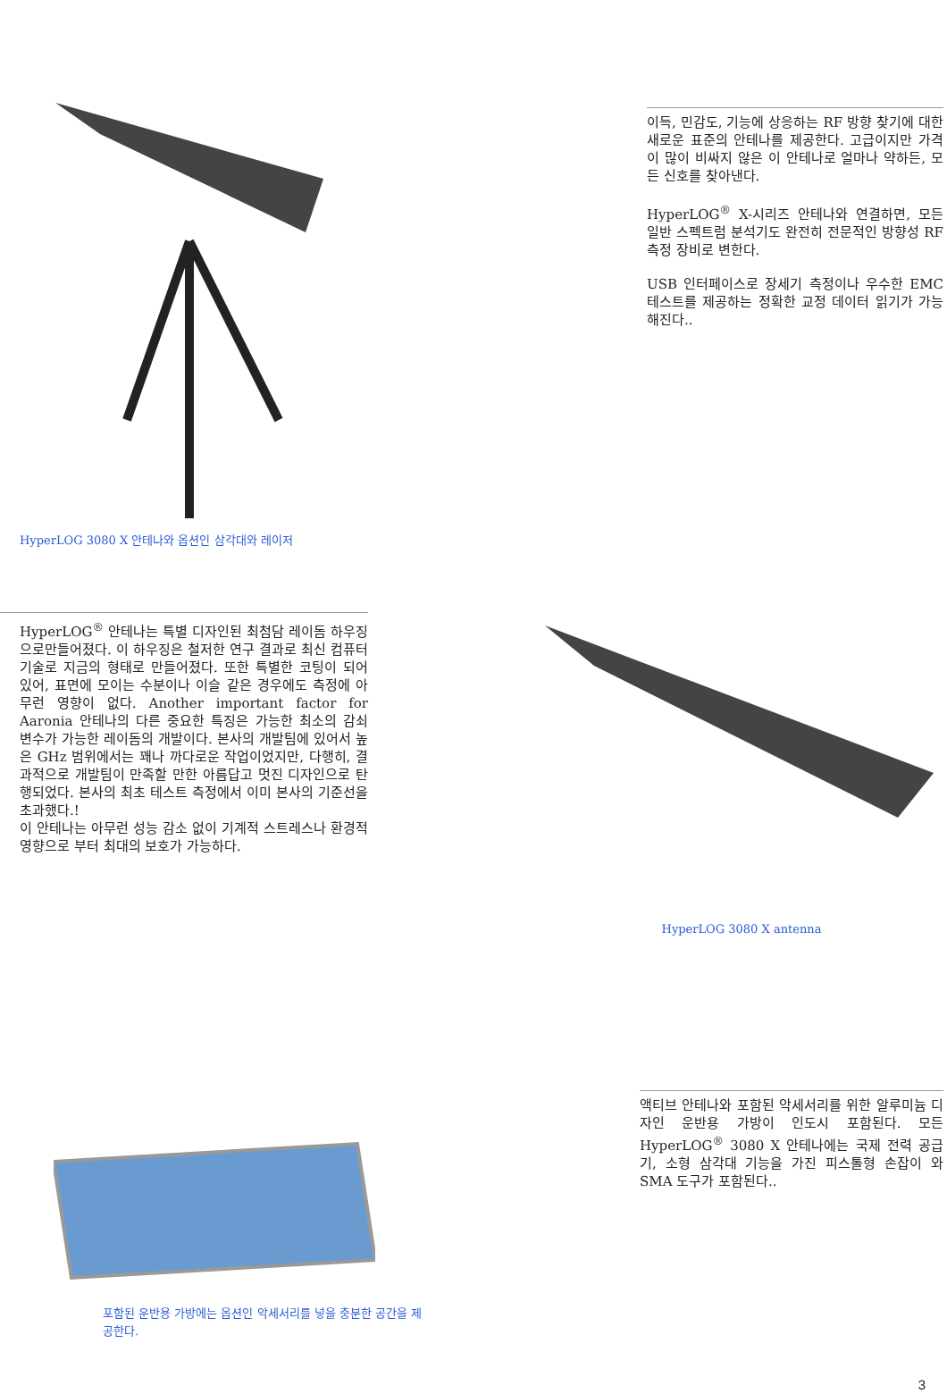HyperLOG 3080 X 안테나와 옵션인 삼각대와 레이저
이득, 민감도, 기능에 상응하는 RF 방향 찾기에 대한 새로운 표준의 안테나를 제공한다. 고급이지만 가격이 많이 비싸지 않은 이 안테나로 얼마나 약하든, 모든 신호를 찾아낸다.
HyperLOG<sup>®</sup> X-시리즈 안테나와 연결하면, 모든 일반 스펙트럼 분석기도 완전히 전문적인 방향성 RF 측정 장비로 변한다.
USB 인터페이스로 장세기 측정이나 우수한 EMC 테스트를 제공하는 정확한 교정 데이터 읽기가 가능해진다..
HyperLOG<sup>®</sup> 안테나는 특별 디자인된 최첨담 레이돔 하우징으로만들어졌다. 이 하우징은 철저한 연구 결과로 최신 컴퓨터 기술로 지금의 형태로 만들어졌다. 또한 특별한 코팅이 되어 있어, 표면에 모이는 수분이나 이슬 같은 경우에도 측정에 아무런 영향이 없다. Another important factor for Aaronia 안테나의 다른 중요한 특징은 가능한 최소의 감쇠 변수가 가능한 레이돔의 개발이다. 본사의 개발팀에 있어서 높은 GHz 범위에서는 꽤나 까다로운 작업이었지만, 다행히, 결과적으로 개발팀이 만족할 만한 아름답고 멋진 디자인으로 탄행되었다. 본사의 최초 테스트 측정에서 이미 본사의 기준선을 초과했다.!
이 안테나는 아무런 성능 감소 없이 기계적 스트레스나 환경적 영향으로 부터 최대의 보호가 가능하다.
HyperLOG 3080 X antenna
포함된 운반용 가방에는 옵션인 악세서리를 넣을 충분한 공간을 제공한다.
액티브 안테나와 포함된 악세서리를 위한 알루미늄 디자인 운반용 가방이 인도시 포함된다. 모든 HyperLOG<sup>®</sup> 3080 X 안테나에는 국제 전력 공급기, 소형 삼각대 기능을 가진 피스톨형 손잡이 와 SMA 도구가 포함된다..
3